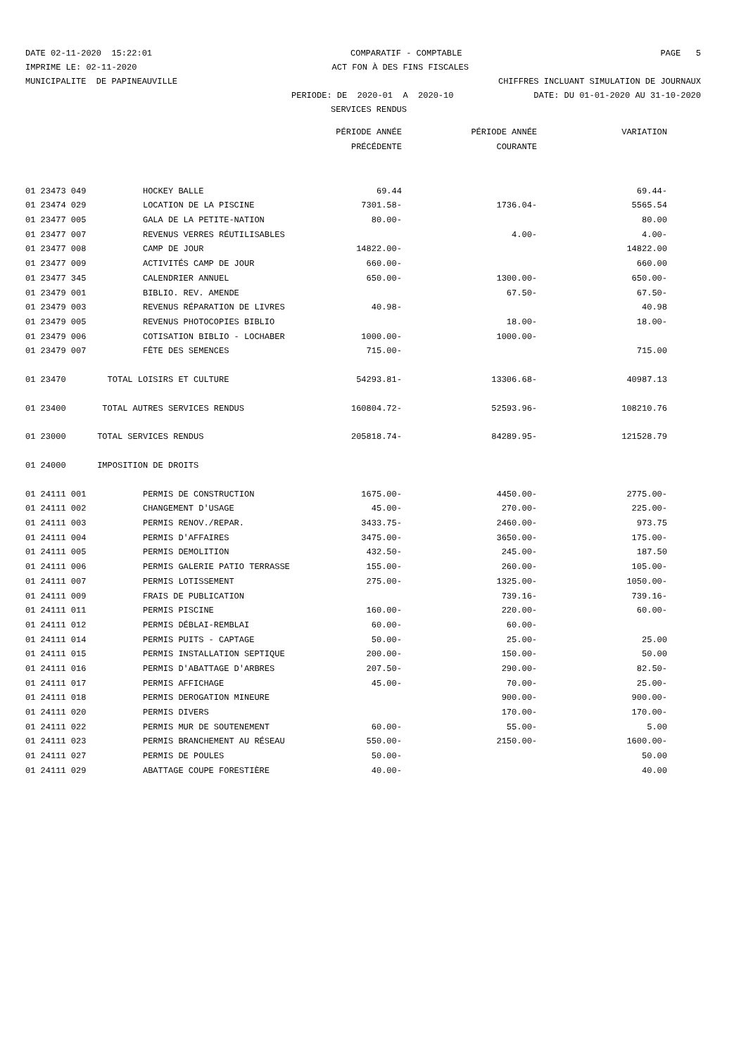DATE 02-11-2020 15:22:01 COMPARATIF - COMPTABLE PAGE 5
IMPRIME LE: 02-11-2020 ACT FON À DES FINS FISCALES
MUNICIPALITE DE PAPINEAUVILLE CHIFFRES INCLUANT SIMULATION DE JOURNAUX
PERIODE: DE 2020-01 A 2020-10 DATE: DU 01-01-2020 AU 31-10-2020
SERVICES RENDUS
| | | PÉRIODE ANNÉE | PÉRIODE ANNÉE | VARIATION |
| --- | --- | --- | --- | --- |
| | | PRÉCÉDENTE | COURANTE | |
| 01 23473 049 | HOCKEY BALLE | 69.44 | | 69.44- |
| 01 23474 029 | LOCATION DE LA PISCINE | 7301.58- | 1736.04- | 5565.54 |
| 01 23477 005 | GALA DE LA PETITE-NATION | 80.00- | | 80.00 |
| 01 23477 007 | REVENUS VERRES RÉUTILISABLES | | 4.00- | 4.00- |
| 01 23477 008 | CAMP DE JOUR | 14822.00- | | 14822.00 |
| 01 23477 009 | ACTIVITÉS CAMP DE JOUR | 660.00- | | 660.00 |
| 01 23477 345 | CALENDRIER ANNUEL | 650.00- | 1300.00- | 650.00- |
| 01 23479 001 | BIBLIO. REV. AMENDE | | 67.50- | 67.50- |
| 01 23479 003 | REVENUS RÉPARATION DE LIVRES | 40.98- | | 40.98 |
| 01 23479 005 | REVENUS PHOTOCOPIES BIBLIO | | 18.00- | 18.00- |
| 01 23479 006 | COTISATION BIBLIO - LOCHABER | 1000.00- | 1000.00- | |
| 01 23479 007 | FÊTE DES SEMENCES | 715.00- | | 715.00 |
| 01 23470 | TOTAL LOISIRS ET CULTURE | 54293.81- | 13306.68- | 40987.13 |
| 01 23400 | TOTAL AUTRES SERVICES RENDUS | 160804.72- | 52593.96- | 108210.76 |
| 01 23000 | TOTAL SERVICES RENDUS | 205818.74- | 84289.95- | 121528.79 |
| 01 24000 | IMPOSITION DE DROITS | | | |
| 01 24111 001 | PERMIS DE CONSTRUCTION | 1675.00- | 4450.00- | 2775.00- |
| 01 24111 002 | CHANGEMENT D'USAGE | 45.00- | 270.00- | 225.00- |
| 01 24111 003 | PERMIS RENOV./REPAR. | 3433.75- | 2460.00- | 973.75 |
| 01 24111 004 | PERMIS D'AFFAIRES | 3475.00- | 3650.00- | 175.00- |
| 01 24111 005 | PERMIS DEMOLITION | 432.50- | 245.00- | 187.50 |
| 01 24111 006 | PERMIS GALERIE PATIO TERRASSE | 155.00- | 260.00- | 105.00- |
| 01 24111 007 | PERMIS LOTISSEMENT | 275.00- | 1325.00- | 1050.00- |
| 01 24111 009 | FRAIS DE PUBLICATION | | 739.16- | 739.16- |
| 01 24111 011 | PERMIS PISCINE | 160.00- | 220.00- | 60.00- |
| 01 24111 012 | PERMIS DÉBLAI-REMBLAI | 60.00- | 60.00- | |
| 01 24111 014 | PERMIS PUITS - CAPTAGE | 50.00- | 25.00- | 25.00 |
| 01 24111 015 | PERMIS INSTALLATION SEPTIQUE | 200.00- | 150.00- | 50.00 |
| 01 24111 016 | PERMIS D'ABATTAGE D'ARBRES | 207.50- | 290.00- | 82.50- |
| 01 24111 017 | PERMIS AFFICHAGE | 45.00- | 70.00- | 25.00- |
| 01 24111 018 | PERMIS DEROGATION MINEURE | | 900.00- | 900.00- |
| 01 24111 020 | PERMIS DIVERS | | 170.00- | 170.00- |
| 01 24111 022 | PERMIS MUR DE SOUTENEMENT | 60.00- | 55.00- | 5.00 |
| 01 24111 023 | PERMIS BRANCHEMENT AU RÉSEAU | 550.00- | 2150.00- | 1600.00- |
| 01 24111 027 | PERMIS DE POULES | 50.00- | | 50.00 |
| 01 24111 029 | ABATTAGE COUPE FORESTIÈRE | 40.00- | | 40.00 |